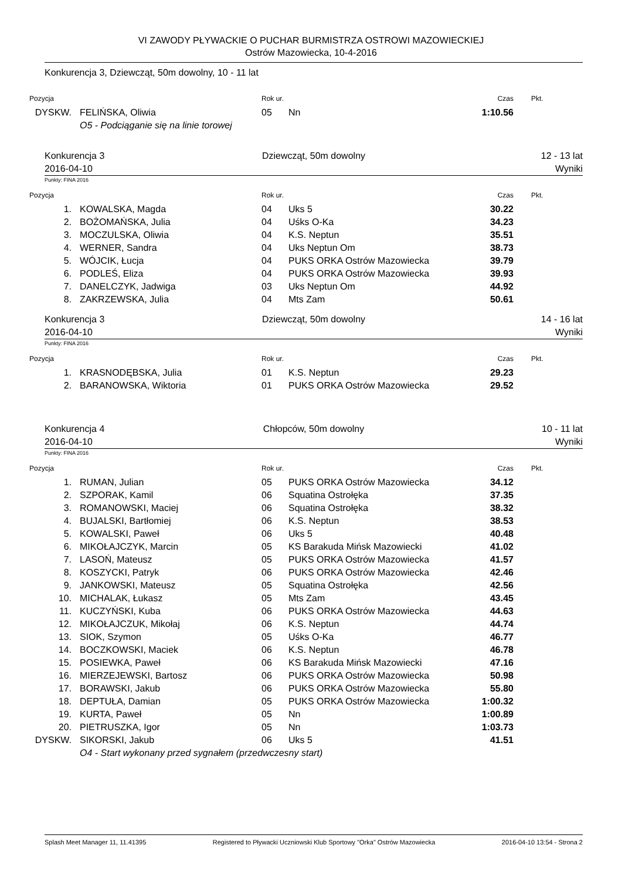VI ZAWODY PŁYWACKIE O PUCHAR BURMISTRZA OSTROWI MAZOWIECKIEJ
Ostrów Mazowiecka, 10-4-2016
Konkurencja 3, Dziewcząt, 50m dowolny, 10 - 11 lat
| Pozycja | | Rok ur. | | Czas | Pkt. |
| --- | --- | --- | --- | --- | --- |
| DYSKW. | FELIŃSKA, Oliwia | 05 | Nn | 1:10.56 | |
| | O5 - Podciąganie się na linie torowej | | | | |
Konkurencja 3
2016-04-10
Dziewcząt, 50m dowolny 12 - 13 lat
Wyniki
Punkty: FINA 2016
| Pozycja | | Rok ur. | | Czas | Pkt. |
| --- | --- | --- | --- | --- | --- |
| 1. | KOWALSKA, Magda | 04 | Uks 5 | 30.22 | |
| 2. | BOŻOMAŃSKA, Julia | 04 | Uśks O-Ka | 34.23 | |
| 3. | MOCZULSKA, Oliwia | 04 | K.S. Neptun | 35.51 | |
| 4. | WERNER, Sandra | 04 | Uks Neptun Om | 38.73 | |
| 5. | WÓJCIK, Łucja | 04 | PUKS ORKA Ostrów Mazowiecka | 39.79 | |
| 6. | PODLEŚ, Eliza | 04 | PUKS ORKA Ostrów Mazowiecka | 39.93 | |
| 7. | DANELCZYK, Jadwiga | 03 | Uks Neptun Om | 44.92 | |
| 8. | ZAKRZEWSKA, Julia | 04 | Mts Zam | 50.61 | |
Konkurencja 3
2016-04-10
Dziewcząt, 50m dowolny 14 - 16 lat
Wyniki
Punkty: FINA 2016
| Pozycja | | Rok ur. | | Czas | Pkt. |
| --- | --- | --- | --- | --- | --- |
| 1. | KRASNODĘBSKA, Julia | 01 | K.S. Neptun | 29.23 | |
| 2. | BARANOWSKA, Wiktoria | 01 | PUKS ORKA Ostrów Mazowiecka | 29.52 | |
Konkurencja 4
2016-04-10
Chłopców, 50m dowolny 10 - 11 lat
Wyniki
Punkty: FINA 2016
| Pozycja | | Rok ur. | | Czas | Pkt. |
| --- | --- | --- | --- | --- | --- |
| 1. | RUMAN, Julian | 05 | PUKS ORKA Ostrów Mazowiecka | 34.12 | |
| 2. | SZPORAK, Kamil | 06 | Squatina Ostrołęka | 37.35 | |
| 3. | ROMANOWSKI, Maciej | 06 | Squatina Ostrołęka | 38.32 | |
| 4. | BUJALSKI, Bartłomiej | 06 | K.S. Neptun | 38.53 | |
| 5. | KOWALSKI, Paweł | 06 | Uks 5 | 40.48 | |
| 6. | MIKOŁAJCZYK, Marcin | 05 | KS Barakuda Mińsk Mazowiecki | 41.02 | |
| 7. | LASOŃ, Mateusz | 05 | PUKS ORKA Ostrów Mazowiecka | 41.57 | |
| 8. | KOSZYCKI, Patryk | 06 | PUKS ORKA Ostrów Mazowiecka | 42.46 | |
| 9. | JANKOWSKI, Mateusz | 05 | Squatina Ostrołęka | 42.56 | |
| 10. | MICHALAK, Łukasz | 05 | Mts Zam | 43.45 | |
| 11. | KUCZYŃSKI, Kuba | 06 | PUKS ORKA Ostrów Mazowiecka | 44.63 | |
| 12. | MIKOŁAJCZUK, Mikołaj | 06 | K.S. Neptun | 44.74 | |
| 13. | SIOK, Szymon | 05 | Uśks O-Ka | 46.77 | |
| 14. | BOCZKOWSKI, Maciek | 06 | K.S. Neptun | 46.78 | |
| 15. | POSIEWKA, Paweł | 06 | KS Barakuda Mińsk Mazowiecki | 47.16 | |
| 16. | MIERZEJEWSKI, Bartosz | 06 | PUKS ORKA Ostrów Mazowiecka | 50.98 | |
| 17. | BORAWSKI, Jakub | 06 | PUKS ORKA Ostrów Mazowiecka | 55.80 | |
| 18. | DEPTUŁA, Damian | 05 | PUKS ORKA Ostrów Mazowiecka | 1:00.32 | |
| 19. | KURTA, Paweł | 05 | Nn | 1:00.89 | |
| 20. | PIETRUSZKA, Igor | 05 | Nn | 1:03.73 | |
| DYSKW. | SIKORSKI, Jakub | 06 | Uks 5 | 41.51 | |
| | O4 - Start wykonany przed sygnałem (przedwczesny start) | | | | |
Splash Meet Manager 11, 11.41395 Registered to Pływacki Uczniowski Klub Sportowy "Orka" Ostrów Mazowiecka 2016-04-10 13:54 - Strona 2